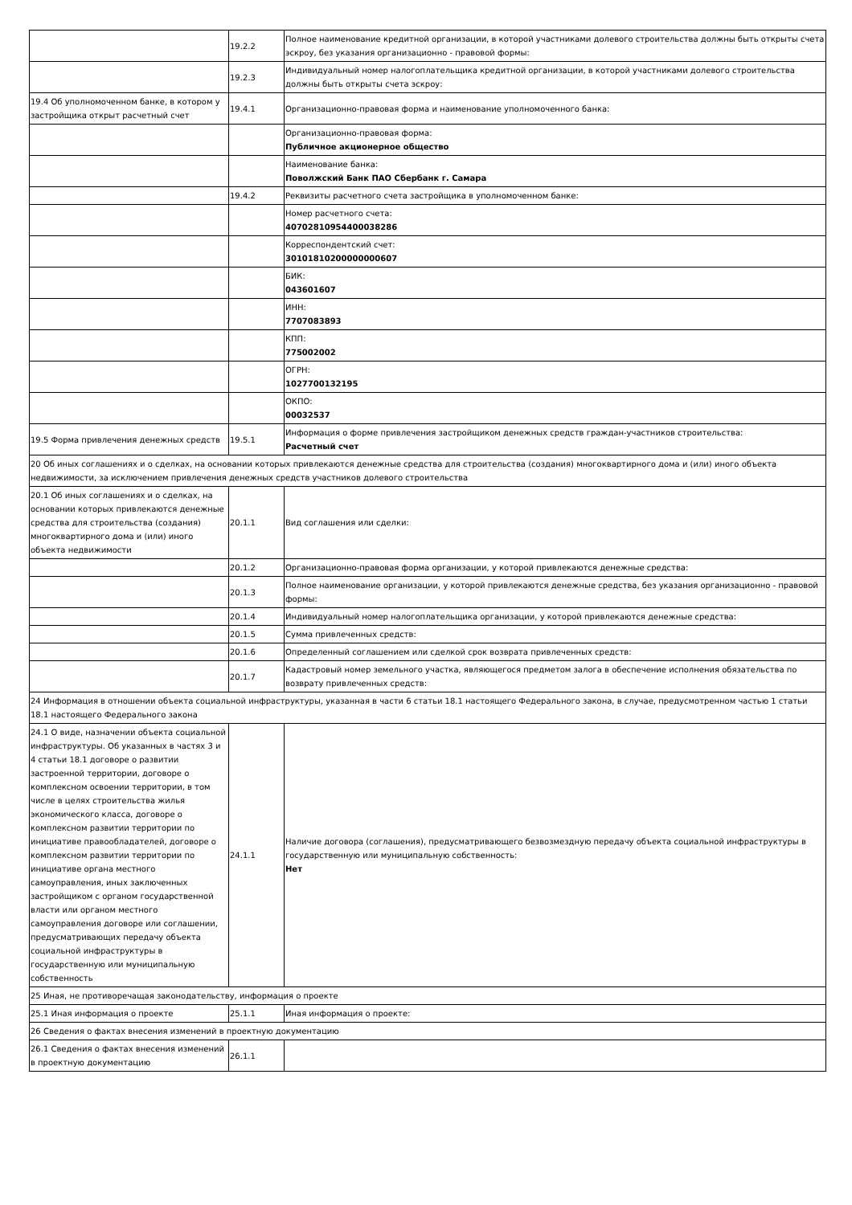| | 19.2.2 | Полное наименование кредитной организации, в которой участниками долевого строительства должны быть открыты счета эскроу, без указания организационно - правовой формы: |
| | 19.2.3 | Индивидуальный номер налогоплательщика кредитной организации, в которой участниками долевого строительства должны быть открыты счета эскроу: |
| 19.4 Об уполномоченном банке, в котором у застройщика открыт расчетный счет | 19.4.1 | Организационно-правовая форма и наименование уполномоченного банка: |
| | | Организационно-правовая форма: Публичное акционерное общество |
| | | Наименование банка: Поволжский Банк ПАО Сбербанк г. Самара |
| | 19.4.2 | Реквизиты расчетного счета застройщика в уполномоченном банке: |
| | | Номер расчетного счета: 40702810954400038286 |
| | | Корреспондентский счет: 30101810200000000607 |
| | | БИК: 043601607 |
| | | ИНН: 7707083893 |
| | | КПП: 775002002 |
| | | ОГРН: 1027700132195 |
| | | ОКПО: 00032537 |
| 19.5 Форма привлечения денежных средств | 19.5.1 | Информация о форме привлечения застройщиком денежных средств граждан-участников строительства: Расчетный счет |
| 20 Об иных соглашениях и о сделках, на основании которых привлекаются денежные средства для строительства (создания) многоквартирного дома и (или) иного объекта недвижимости, за исключением привлечения денежных средств участников долевого строительства | | |
| 20.1 Об иных соглашениях и о сделках, на основании которых привлекаются денежные средства для строительства (создания) многоквартирного дома и (или) иного объекта недвижимости | 20.1.1 | Вид соглашения или сделки: |
| | 20.1.2 | Организационно-правовая форма организации, у которой привлекаются денежные средства: |
| | 20.1.3 | Полное наименование организации, у которой привлекаются денежные средства, без указания организационно - правовой формы: |
| | 20.1.4 | Индивидуальный номер налогоплательщика организации, у которой привлекаются денежные средства: |
| | 20.1.5 | Сумма привлеченных средств: |
| | 20.1.6 | Определенный соглашением или сделкой срок возврата привлеченных средств: |
| | 20.1.7 | Кадастровый номер земельного участка, являющегося предметом залога в обеспечение исполнения обязательства по возврату привлеченных средств: |
| 24 Информация в отношении объекта социальной инфраструктуры, указанная в части 6 статьи 18.1 настоящего Федерального закона, в случае, предусмотренном частью 1 статьи 18.1 настоящего Федерального закона | | |
| 24.1 О виде, назначении объекта социальной инфраструктуры. Об указанных в частях 3 и 4 статьи 18.1 договоре о развитии застроенной территории, договоре о комплексном освоении территории, в том числе в целях строительства жилья экономического класса, договоре о комплексном развитии территории по инициативе правообладателей, договоре о комплексном развитии территории по инициативе органа местного самоуправления, иных заключенных застройщиком с органом государственной власти или органом местного самоуправления договоре или соглашении, предусматривающих передачу объекта социальной инфраструктуры в государственную или муниципальную собственность | 24.1.1 | Наличие договора (соглашения), предусматривающего безвозмездную передачу объекта социальной инфраструктуры в государственную или муниципальную собственность: Нет |
| 25 Иная, не противоречащая законодательству, информация о проекте | | |
| 25.1 Иная информация о проекте | 25.1.1 | Иная информация о проекте: |
| 26 Сведения о фактах внесения изменений в проектную документацию | | |
| 26.1 Сведения о фактах внесения изменений в проектную документацию | 26.1.1 | |